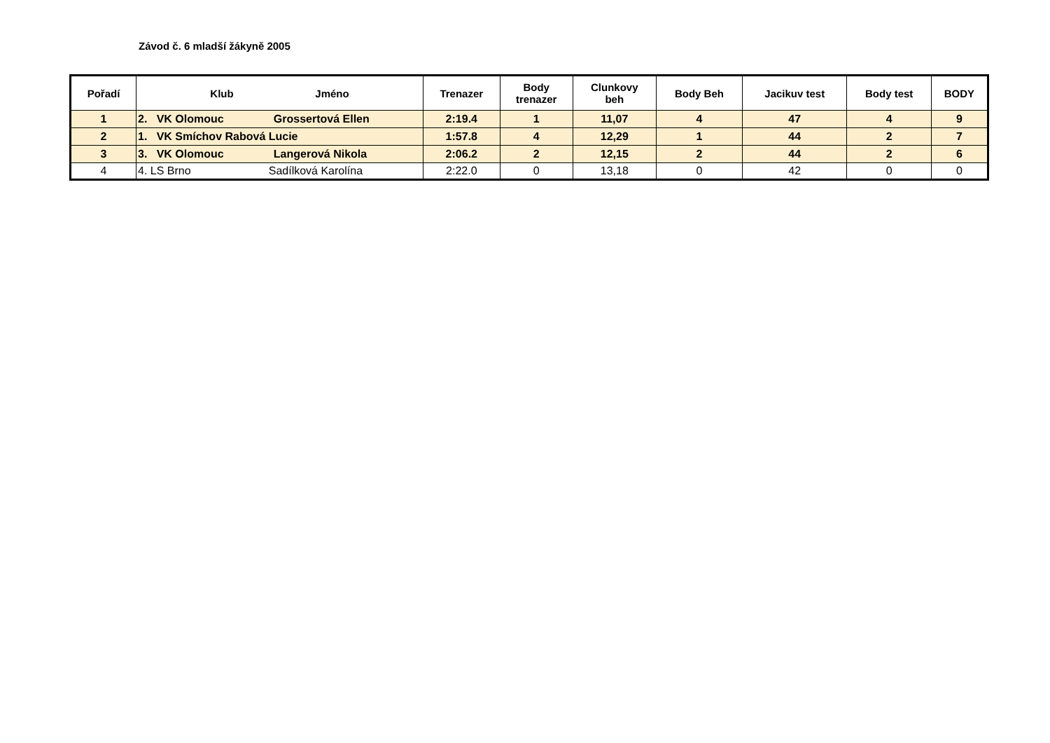Závod č. 6 mladší žákyně 2005
| Pořadí | Klub Jméno | Trenazer | Body trenazer | Clunkovy beh | Body Beh | Jacikuv test | Body test | BODY |
| --- | --- | --- | --- | --- | --- | --- | --- | --- |
| 1 | 2. VK Olomouc Grossertová Ellen | 2:19.4 | 1 | 11,07 | 4 | 47 | 4 | 9 |
| 2 | 1. VK Smíchov Rabová Lucie | 1:57.8 | 4 | 12,29 | 1 | 44 | 2 | 7 |
| 3 | 3. VK Olomouc Langerová Nikola | 2:06.2 | 2 | 12,15 | 2 | 44 | 2 | 6 |
| 4 | 4. LS Brno Sadílková Karolína | 2:22.0 | 0 | 13,18 | 0 | 42 | 0 | 0 |